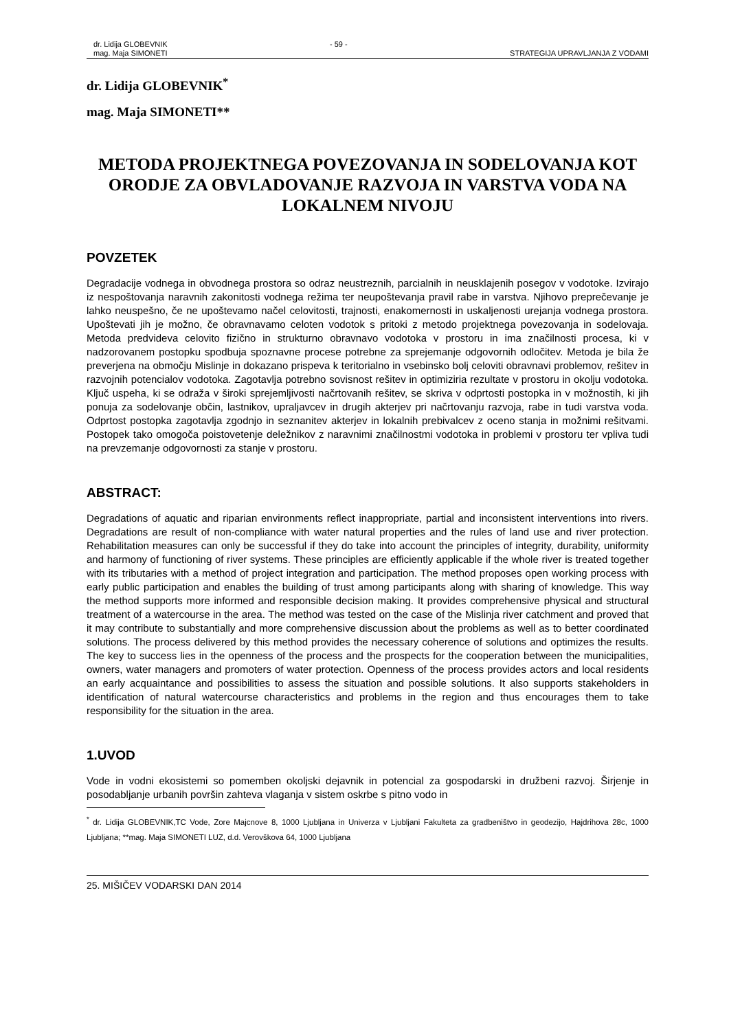dr. Lidija GLOBEVNIK
mag. Maja SIMONETI
- 59 -
STRATEGIJA UPRAVLJANJA Z VODAMI
dr. Lidija GLOBEVNIK<sup>*</sup>
mag. Maja SIMONETI**
METODA PROJEKTNEGA POVEZOVANJA IN SODELOVANJA KOT ORODJE ZA OBVLADOVANJE RAZVOJA IN VARSTVA VODA NA LOKALNEM NIVOJU
POVZETEK
Degradacije vodnega in obvodnega prostora so odraz neustreznih, parcialnih in neusklajenih posegov v vodotoke. Izvirajo iz nespoštovanja naravnih zakonitosti vodnega režima ter neupoštevanja pravil rabe in varstva. Njihovo preprečevanje je lahko neuspešno, če ne upoštevamo načel celovitosti, trajnosti, enakomernosti in uskaljenosti urejanja vodnega prostora. Upoštevati jih je možno, če obravnavamo celoten vodotok s pritoki z metodo projektnega povezovanja in sodelovaja. Metoda predvideva celovito fizično in strukturno obravnavo vodotoka v prostoru in ima značilnosti procesa, ki v nadzorovanem postopku spodbuja spoznavne procese potrebne za sprejemanje odgovornih odločitev. Metoda je bila že preverjena na območju Mislinje in dokazano prispeva k teritorialno in vsebinsko bolj celoviti obravnavi problemov, rešitev in razvojnih potencialov vodotoka. Zagotavlja potrebno sovisnost rešitev in optimiziria rezultate v prostoru in okolju vodotoka. Ključ uspeha, ki se odraža v široki sprejemljivosti načrtovanih rešitev, se skriva v odprtosti postopka in v možnostih, ki jih ponuja za sodelovanje občin, lastnikov, upraljavcev in drugih akterjev pri načrtovanju razvoja, rabe in tudi varstva voda. Odprtost postopka zagotavlja zgodnjo in seznanitev akterjev in lokalnih prebivalcev z oceno stanja in možnimi rešitvami. Postopek tako omogoča poistovetenje deležnikov z naravnimi značilnostmi vodotoka in problemi v prostoru ter vpliva tudi na prevzemanje odgovornosti za stanje v prostoru.
ABSTRACT:
Degradations of aquatic and riparian environments reflect inappropriate, partial and inconsistent interventions into rivers. Degradations are result of non-compliance with water natural properties and the rules of land use and river protection. Rehabilitation measures can only be successful if they do take into account the principles of integrity, durability, uniformity and harmony of functioning of river systems. These principles are efficiently applicable if the whole river is treated together with its tributaries with a method of project integration and participation. The method proposes open working process with early public participation and enables the building of trust among participants along with sharing of knowledge. This way the method supports more informed and responsible decision making. It provides comprehensive physical and structural treatment of a watercourse in the area. The method was tested on the case of the Mislinja river catchment and proved that it may contribute to substantially and more comprehensive discussion about the problems as well as to better coordinated solutions. The process delivered by this method provides the necessary coherence of solutions and optimizes the results. The key to success lies in the openness of the process and the prospects for the cooperation between the municipalities, owners, water managers and promoters of water protection. Openness of the process provides actors and local residents an early acquaintance and possibilities to assess the situation and possible solutions. It also supports stakeholders in identification of natural watercourse characteristics and problems in the region and thus encourages them to take responsibility for the situation in the area.
1.UVOD
Vode in vodni ekosistemi so pomemben okoljski dejavnik in potencial za gospodarski in družbeni razvoj. Širjenje in posodabljanje urbanih površin zahteva vlaganja v sistem oskrbe s pitno vodo in
<sup>*</sup> dr. Lidija GLOBEVNIK,TC Vode, Zore Majcnove 8, 1000 Ljubljana in Univerza v Ljubljani Fakulteta za gradbeništvo in geodezijo, Hajdrihova 28c, 1000 Ljubljana; **mag. Maja SIMONETI LUZ, d.d. Verovškova 64, 1000 Ljubljana
25. MIŠIČEV VODARSKI DAN 2014